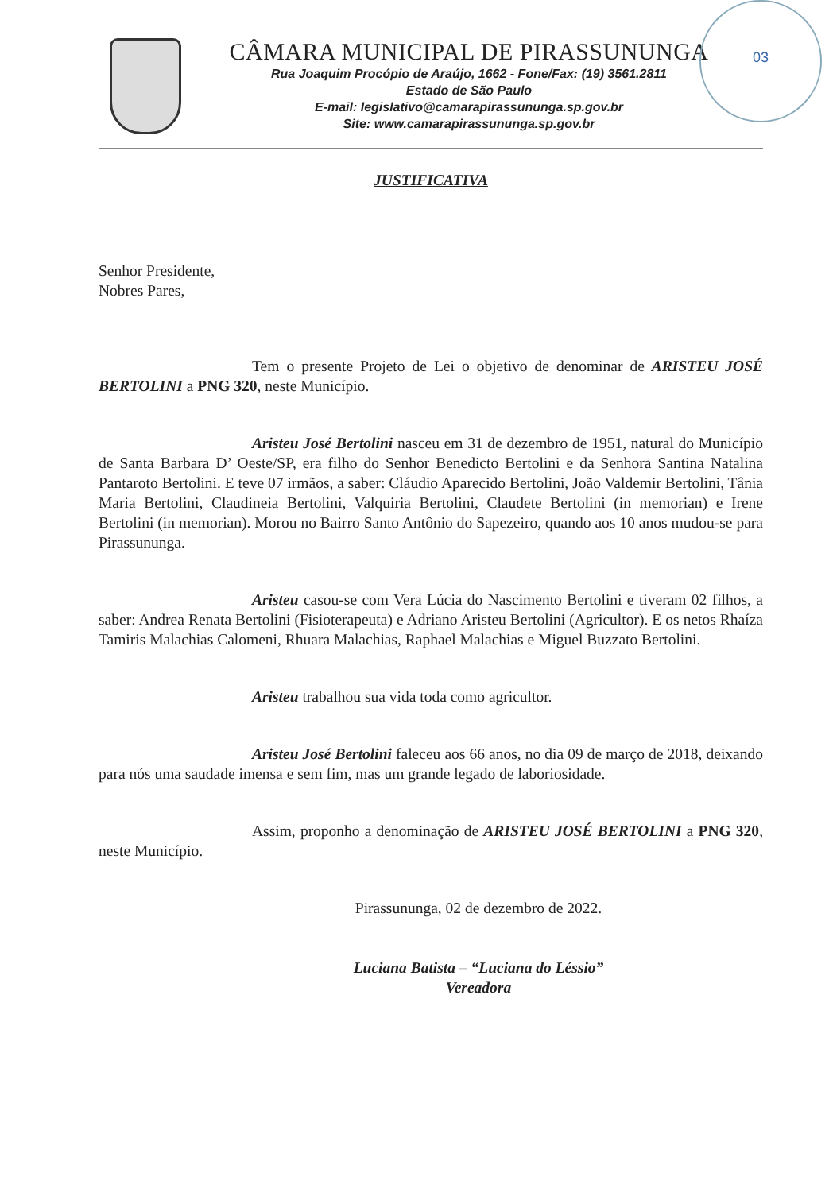CÂMARA MUNICIPAL DE PIRASSUNUNGA
Rua Joaquim Procópio de Araújo, 1662 - Fone/Fax: (19) 3561.2811
Estado de São Paulo
E-mail: legislativo@camarapirassununga.sp.gov.br
Site: www.camarapirassununga.sp.gov.br
03
JUSTIFICATIVA
Senhor Presidente,
Nobres Pares,
Tem o presente Projeto de Lei o objetivo de denominar de ARISTEU JOSÉ BERTOLINI a PNG 320, neste Município.
Aristeu José Bertolini nasceu em 31 de dezembro de 1951, natural do Município de Santa Barbara D’ Oeste/SP, era filho do Senhor Benedicto Bertolini e da Senhora Santina Natalina Pantaroto Bertolini. E teve 07 irmãos, a saber: Cláudio Aparecido Bertolini, João Valdemir Bertolini, Tânia Maria Bertolini, Claudineia Bertolini, Valquiria Bertolini, Claudete Bertolini (in memorian) e Irene Bertolini (in memorian). Morou no Bairro Santo Antônio do Sapezeiro, quando aos 10 anos mudou-se para Pirassununga.
Aristeu casou-se com Vera Lúcia do Nascimento Bertolini e tiveram 02 filhos, a saber: Andrea Renata Bertolini (Fisioterapeuta) e Adriano Aristeu Bertolini (Agricultor). E os netos Rhaíza Tamiris Malachias Calomeni, Rhuara Malachias, Raphael Malachias e Miguel Buzzato Bertolini.
Aristeu trabalhou sua vida toda como agricultor.
Aristeu José Bertolini faleceu aos 66 anos, no dia 09 de março de 2018, deixando para nós uma saudade imensa e sem fim, mas um grande legado de laboriosidade.
Assim, proponho a denominação de ARISTEU JOSÉ BERTOLINI a PNG 320, neste Município.
Pirassununga, 02 de dezembro de 2022.
Luciana Batista – “Luciana do Léssio”
Vereadora